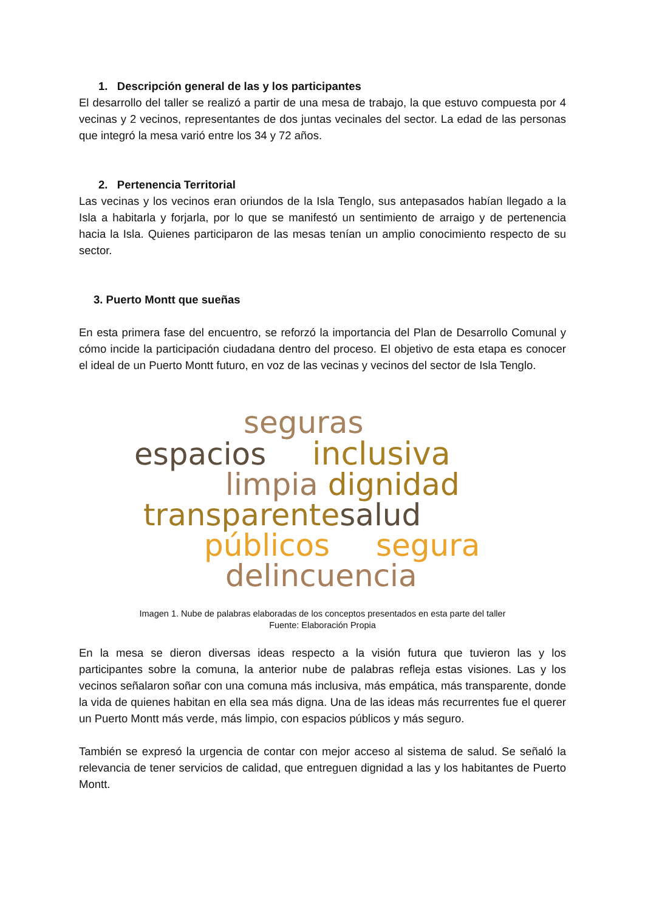1. Descripción general de las y los participantes
El desarrollo del taller se realizó a partir de una mesa de trabajo, la que estuvo compuesta por 4 vecinas y 2 vecinos, representantes de dos juntas vecinales del sector. La edad de las personas que integró la mesa varió entre los 34 y 72 años.
2. Pertenencia Territorial
Las vecinas y los vecinos eran oriundos de la Isla Tenglo, sus antepasados habían llegado a la Isla a habitarla y forjarla, por lo que se manifestó un sentimiento de arraigo y de pertenencia hacia la Isla. Quienes participaron de las mesas tenían un amplio conocimiento respecto de su sector.
3. Puerto Montt que sueñas
En esta primera fase del encuentro, se reforzó la importancia del Plan de Desarrollo Comunal y cómo incide la participación ciudadana dentro del proceso. El objetivo de esta etapa es conocer el ideal de un Puerto Montt futuro, en voz de las vecinas y vecinos del sector de Isla Tenglo.
seguras
espacios inclusiva
limpia dignidad
transparentesalud
públicos segura
delincuencia
Imagen 1. Nube de palabras elaboradas de los conceptos presentados en esta parte del taller
Fuente: Elaboración Propia
En la mesa se dieron diversas ideas respecto a la visión futura que tuvieron las y los participantes sobre la comuna, la anterior nube de palabras refleja estas visiones. Las y los vecinos señalaron soñar con una comuna más inclusiva, más empática, más transparente, donde la vida de quienes habitan en ella sea más digna. Una de las ideas más recurrentes fue el querer un Puerto Montt más verde, más limpio, con espacios públicos y más seguro.
También se expresó la urgencia de contar con mejor acceso al sistema de salud. Se señaló la relevancia de tener servicios de calidad, que entreguen dignidad a las y los habitantes de Puerto Montt.